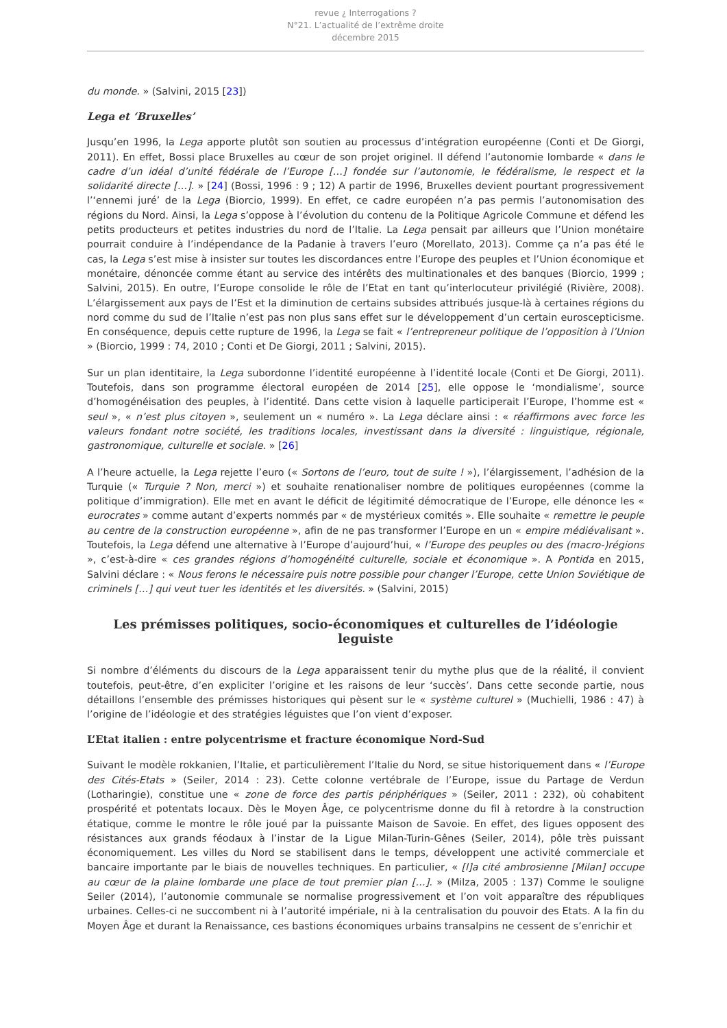revue ¿ Interrogations ?
N°21. L’actualité de l’extrême droite
décembre 2015
du monde. » (Salvini, 2015 [23])
Lega et ‘Bruxelles’
Jusqu’en 1996, la Lega apporte plutôt son soutien au processus d’intégration européenne (Conti et De Giorgi, 2011). En effet, Bossi place Bruxelles au cœur de son projet originel. Il défend l’autonomie lombarde « dans le cadre d’un idéal d’unité fédérale de l’Europe […] fondée sur l’autonomie, le fédéralisme, le respect et la solidarité directe […]. » [24] (Bossi, 1996 : 9 ; 12) A partir de 1996, Bruxelles devient pourtant progressivement l’‘ennemi juré’ de la Lega (Biorcio, 1999). En effet, ce cadre européen n’a pas permis l’autonomisation des régions du Nord. Ainsi, la Lega s’oppose à l’évolution du contenu de la Politique Agricole Commune et défend les petits producteurs et petites industries du nord de l’Italie. La Lega pensait par ailleurs que l’Union monétaire pourrait conduire à l’indépendance de la Padanie à travers l’euro (Morellato, 2013). Comme ça n’a pas été le cas, la Lega s’est mise à insister sur toutes les discordances entre l’Europe des peuples et l’Union économique et monétaire, dénoncée comme étant au service des intérêts des multinationales et des banques (Biorcio, 1999 ; Salvini, 2015). En outre, l’Europe consolide le rôle de l’Etat en tant qu’interlocuteur privilégié (Rivière, 2008). L’élargissement aux pays de l’Est et la diminution de certains subsides attribués jusque-là à certaines régions du nord comme du sud de l’Italie n’est pas non plus sans effet sur le développement d’un certain euroscepticisme. En conséquence, depuis cette rupture de 1996, la Lega se fait « l’entrepreneur politique de l’opposition à l’Union » (Biorcio, 1999 : 74, 2010 ; Conti et De Giorgi, 2011 ; Salvini, 2015).
Sur un plan identitaire, la Lega subordonne l’identité européenne à l’identité locale (Conti et De Giorgi, 2011). Toutefois, dans son programme électoral européen de 2014 [25], elle oppose le ‘mondialisme’, source d’homogénéisation des peuples, à l’identité. Dans cette vision à laquelle participerait l’Europe, l’homme est « seul », « n’est plus citoyen », seulement un « numéro ». La Lega déclare ainsi : « réaffirmons avec force les valeurs fondant notre société, les traditions locales, investissant dans la diversité : linguistique, régionale, gastronomique, culturelle et sociale. » [26]
A l’heure actuelle, la Lega rejette l’euro (« Sortons de l’euro, tout de suite ! »), l’élargissement, l’adhésion de la Turquie (« Turquie ? Non, merci ») et souhaite renationaliser nombre de politiques européennes (comme la politique d’immigration). Elle met en avant le déficit de légitimité démocratique de l’Europe, elle dénonce les « eurocrates » comme autant d’experts nommés par « de mystérieux comités ». Elle souhaite « remettre le peuple au centre de la construction européenne », afin de ne pas transformer l’Europe en un « empire médiévalisant ». Toutefois, la Lega défend une alternative à l’Europe d’aujourd’hui, « l’Europe des peuples ou des (macro-)régions », c’est-à-dire « ces grandes régions d’homogénéité culturelle, sociale et économique ». A Pontida en 2015, Salvini déclare : « Nous ferons le nécessaire puis notre possible pour changer l’Europe, cette Union Soviétique de criminels […] qui veut tuer les identités et les diversités. » (Salvini, 2015)
Les prémisses politiques, socio-économiques et culturelles de l’idéologie leguiste
Si nombre d’éléments du discours de la Lega apparaissent tenir du mythe plus que de la réalité, il convient toutefois, peut-être, d’en expliciter l’origine et les raisons de leur ‘succès’. Dans cette seconde partie, nous détaillons l’ensemble des prémisses historiques qui pèsent sur le « système culturel » (Muchielli, 1986 : 47) à l’origine de l’idéologie et des stratégies léguistes que l’on vient d’exposer.
L’Etat italien : entre polycentrisme et fracture économique Nord-Sud
Suivant le modèle rokkanien, l’Italie, et particulièrement l’Italie du Nord, se situe historiquement dans « l’Europe des Cités-Etats » (Seiler, 2014 : 23). Cette colonne vertébrale de l’Europe, issue du Partage de Verdun (Lotharingie), constitue une « zone de force des partis périphériques » (Seiler, 2011 : 232), où cohabitent prospérité et potentats locaux. Dès le Moyen Âge, ce polycentrisme donne du fil à retordre à la construction étatique, comme le montre le rôle joué par la puissante Maison de Savoie. En effet, des ligues opposent des résistances aux grands féodaux à l’instar de la Ligue Milan-Turin-Gênes (Seiler, 2014), pôle très puissant économiquement. Les villes du Nord se stabilisent dans le temps, développent une activité commerciale et bancaire importante par le biais de nouvelles techniques. En particulier, « [l]a cité ambrosienne [Milan] occupe au cœur de la plaine lombarde une place de tout premier plan […]. » (Milza, 2005 : 137) Comme le souligne Seiler (2014), l’autonomie communale se normalise progressivement et l’on voit apparaître des républiques urbaines. Celles-ci ne succombent ni à l’autorité impériale, ni à la centralisation du pouvoir des Etats. A la fin du Moyen Âge et durant la Renaissance, ces bastions économiques urbains transalpins ne cessent de s’enrichir et